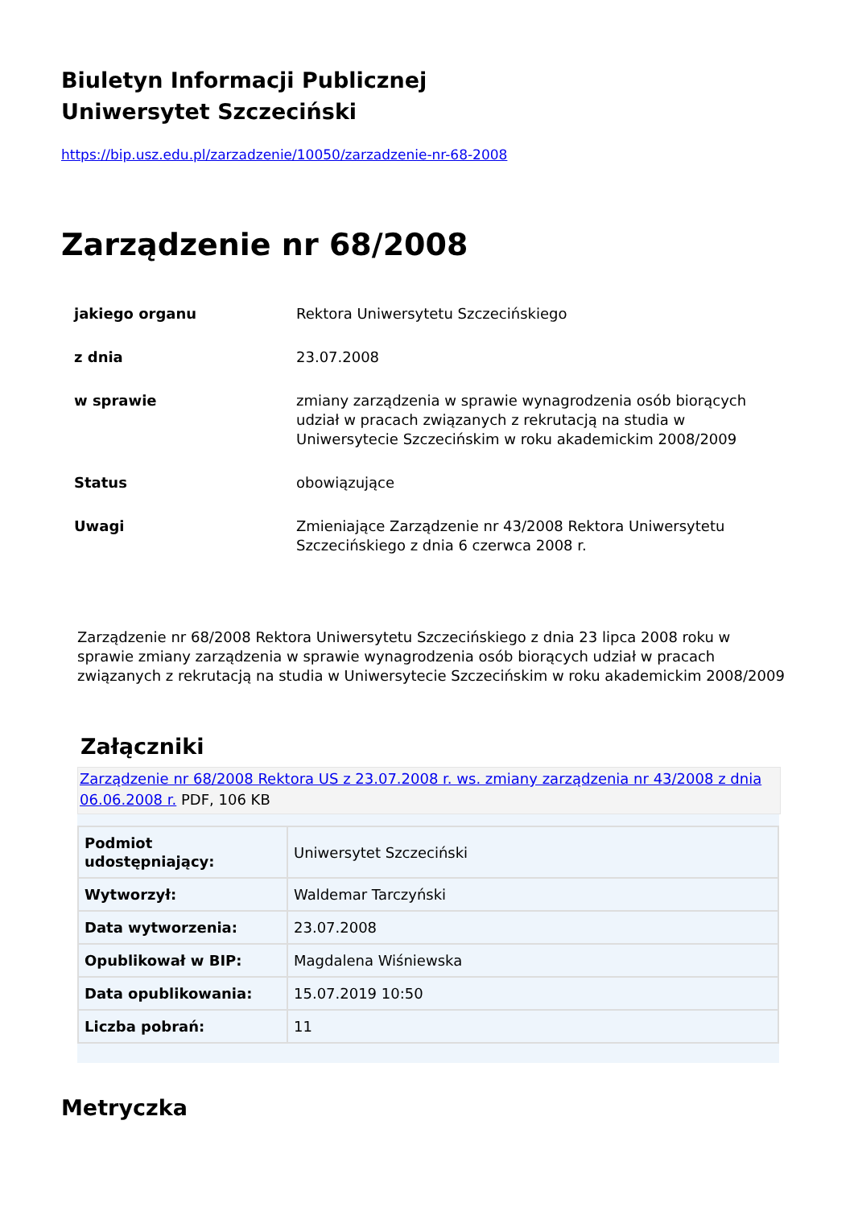Biuletyn Informacji Publicznej
Uniwersytet Szczeciński
https://bip.usz.edu.pl/zarzadzenie/10050/zarzadzenie-nr-68-2008
Zarządzenie nr 68/2008
| jakiego organu | Rektora Uniwersytetu Szczecińskiego |
| z dnia | 23.07.2008 |
| w sprawie | zmiany zarządzenia w sprawie wynagrodzenia osób biorących udział w pracach związanych z rekrutacją na studia w Uniwersytecie Szczecińskim w roku akademickim 2008/2009 |
| Status | obowiązujące |
| Uwagi | Zmieniające Zarządzenie nr 43/2008 Rektora Uniwersytetu Szczecińskiego z dnia 6 czerwca 2008 r. |
Zarządzenie nr 68/2008 Rektora Uniwersytetu Szczecińskiego z dnia 23 lipca 2008 roku w sprawie zmiany zarządzenia w sprawie wynagrodzenia osób biorących udział w pracach związanych z rekrutacją na studia w Uniwersytecie Szczecińskim w roku akademickim 2008/2009
Załączniki
Zarządzenie nr 68/2008 Rektora US z 23.07.2008 r. ws. zmiany zarządzenia nr 43/2008 z dnia 06.06.2008 r. PDF, 106 KB
| Podmiot udostępniający: | Uniwersytet Szczeciński |
| Wytworzył: | Waldemar Tarczyński |
| Data wytworzenia: | 23.07.2008 |
| Opublikował w BIP: | Magdalena Wiśniewska |
| Data opublikowania: | 15.07.2019 10:50 |
| Liczba pobrań: | 11 |
Metryczka